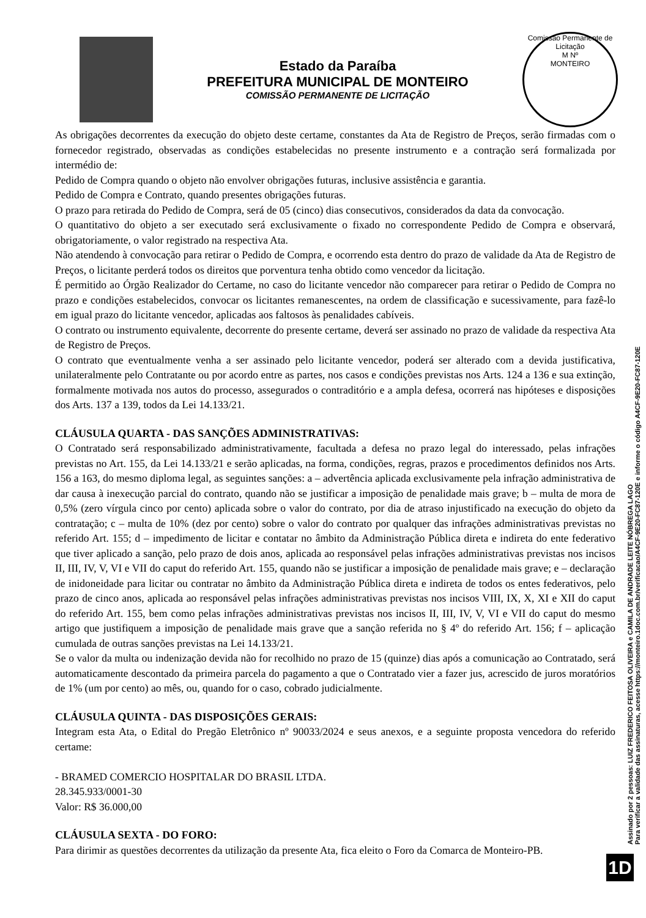Estado da Paraíba
PREFEITURA MUNICIPAL DE MONTEIRO
COMISSÃO PERMANENTE DE LICITAÇÃO
Comissão Permanente de Licitação
M Nº
MONTEIRO
As obrigações decorrentes da execução do objeto deste certame, constantes da Ata de Registro de Preços, serão firmadas com o fornecedor registrado, observadas as condições estabelecidas no presente instrumento e a contração será formalizada por intermédio de:
Pedido de Compra quando o objeto não envolver obrigações futuras, inclusive assistência e garantia.
Pedido de Compra e Contrato, quando presentes obrigações futuras.
O prazo para retirada do Pedido de Compra, será de 05 (cinco) dias consecutivos, considerados da data da convocação.
O quantitativo do objeto a ser executado será exclusivamente o fixado no correspondente Pedido de Compra e observará, obrigatoriamente, o valor registrado na respectiva Ata.
Não atendendo à convocação para retirar o Pedido de Compra, e ocorrendo esta dentro do prazo de validade da Ata de Registro de Preços, o licitante perderá todos os direitos que porventura tenha obtido como vencedor da licitação.
É permitido ao Órgão Realizador do Certame, no caso do licitante vencedor não comparecer para retirar o Pedido de Compra no prazo e condições estabelecidos, convocar os licitantes remanescentes, na ordem de classificação e sucessivamente, para fazê-lo em igual prazo do licitante vencedor, aplicadas aos faltosos às penalidades cabíveis.
O contrato ou instrumento equivalente, decorrente do presente certame, deverá ser assinado no prazo de validade da respectiva Ata de Registro de Preços.
O contrato que eventualmente venha a ser assinado pelo licitante vencedor, poderá ser alterado com a devida justificativa, unilateralmente pelo Contratante ou por acordo entre as partes, nos casos e condições previstas nos Arts. 124 a 136 e sua extinção, formalmente motivada nos autos do processo, assegurados o contraditório e a ampla defesa, ocorrerá nas hipóteses e disposições dos Arts. 137 a 139, todos da Lei 14.133/21.
CLÁUSULA QUARTA - DAS SANÇÕES ADMINISTRATIVAS:
O Contratado será responsabilizado administrativamente, facultada a defesa no prazo legal do interessado, pelas infrações previstas no Art. 155, da Lei 14.133/21 e serão aplicadas, na forma, condições, regras, prazos e procedimentos definidos nos Arts. 156 a 163, do mesmo diploma legal, as seguintes sanções: a – advertência aplicada exclusivamente pela infração administrativa de dar causa à inexecução parcial do contrato, quando não se justificar a imposição de penalidade mais grave; b – multa de mora de 0,5% (zero vírgula cinco por cento) aplicada sobre o valor do contrato, por dia de atraso injustificado na execução do objeto da contratação; c – multa de 10% (dez por cento) sobre o valor do contrato por qualquer das infrações administrativas previstas no referido Art. 155; d – impedimento de licitar e contatar no âmbito da Administração Pública direta e indireta do ente federativo que tiver aplicado a sanção, pelo prazo de dois anos, aplicada ao responsável pelas infrações administrativas previstas nos incisos II, III, IV, V, VI e VII do caput do referido Art. 155, quando não se justificar a imposição de penalidade mais grave; e – declaração de inidoneidade para licitar ou contratar no âmbito da Administração Pública direta e indireta de todos os entes federativos, pelo prazo de cinco anos, aplicada ao responsável pelas infrações administrativas previstas nos incisos VIII, IX, X, XI e XII do caput do referido Art. 155, bem como pelas infrações administrativas previstas nos incisos II, III, IV, V, VI e VII do caput do mesmo artigo que justifiquem a imposição de penalidade mais grave que a sanção referida no § 4º do referido Art. 156; f – aplicação cumulada de outras sanções previstas na Lei 14.133/21.
Se o valor da multa ou indenização devida não for recolhido no prazo de 15 (quinze) dias após a comunicação ao Contratado, será automaticamente descontado da primeira parcela do pagamento a que o Contratado vier a fazer jus, acrescido de juros moratórios de 1% (um por cento) ao mês, ou, quando for o caso, cobrado judicialmente.
CLÁUSULA QUINTA - DAS DISPOSIÇÕES GERAIS:
Integram esta Ata, o Edital do Pregão Eletrônico nº 90033/2024 e seus anexos, e a seguinte proposta vencedora do referido certame:
- BRAMED COMERCIO HOSPITALAR DO BRASIL LTDA.
28.345.933/0001-30
Valor: R$ 36.000,00
CLÁUSULA SEXTA - DO FORO:
Para dirimir as questões decorrentes da utilização da presente Ata, fica eleito o Foro da Comarca de Monteiro-PB.
Assinado por 2 pessoas: LUIZ FREDERICO FEITOSA OLIVEIRA e CAMILA DE ANDRADE LEITE NÓBREGA LAGO
Para verificar a validade das assinaturas, acesse https://monteiro.1doc.com.br/verificacao/A4CF-9E20-FC87-120E e informe o código A4CF-9E20-FC87-120E
1D